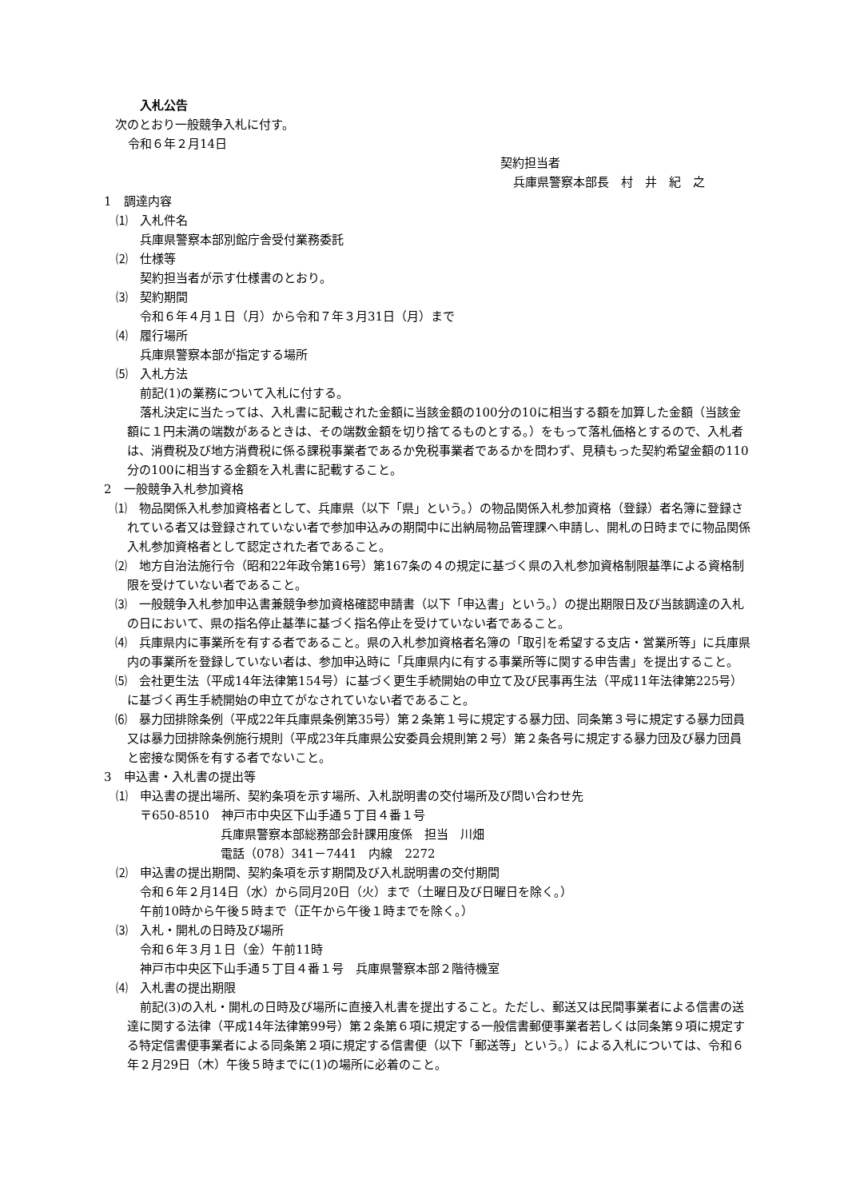入札公告
次のとおり一般競争入札に付す。
令和６年２月14日
契約担当者
兵庫県警察本部長　村　井　紀　之
1　調達内容
⑴　入札件名
兵庫県警察本部別館庁舎受付業務委託
⑵　仕様等
契約担当者が示す仕様書のとおり。
⑶　契約期間
令和６年４月１日（月）から令和７年３月31日（月）まで
⑷　履行場所
兵庫県警察本部が指定する場所
⑸　入札方法
前記(1)の業務について入札に付する。
落札決定に当たっては、入札書に記載された金額に当該金額の100分の10に相当する額を加算した金額（当該金額に１円未満の端数があるときは、その端数金額を切り捨てるものとする。）をもって落札価格とするので、入札者は、消費税及び地方消費税に係る課税事業者であるか免税事業者であるかを問わず、見積もった契約希望金額の110分の100に相当する金額を入札書に記載すること。
2　一般競争入札参加資格
⑴　物品関係入札参加資格者として、兵庫県（以下「県」という。）の物品関係入札参加資格（登録）者名簿に登録されている者又は登録されていない者で参加申込みの期間中に出納局物品管理課へ申請し、開札の日時までに物品関係入札参加資格者として認定された者であること。
⑵　地方自治法施行令（昭和22年政令第16号）第167条の４の規定に基づく県の入札参加資格制限基準による資格制限を受けていない者であること。
⑶　一般競争入札参加申込書兼競争参加資格確認申請書（以下「申込書」という。）の提出期限日及び当該調達の入札の日において、県の指名停止基準に基づく指名停止を受けていない者であること。
⑷　兵庫県内に事業所を有する者であること。県の入札参加資格者名簿の「取引を希望する支店・営業所等」に兵庫県内の事業所を登録していない者は、参加申込時に「兵庫県内に有する事業所等に関する申告書」を提出すること。
⑸　会社更生法（平成14年法律第154号）に基づく更生手続開始の申立て及び民事再生法（平成11年法律第225号）に基づく再生手続開始の申立てがなされていない者であること。
⑹　暴力団排除条例（平成22年兵庫県条例第35号）第２条第１号に規定する暴力団、同条第３号に規定する暴力団員又は暴力団排除条例施行規則（平成23年兵庫県公安委員会規則第２号）第２条各号に規定する暴力団及び暴力団員と密接な関係を有する者でないこと。
3　申込書・入札書の提出等
⑴　申込書の提出場所、契約条項を示す場所、入札説明書の交付場所及び問い合わせ先
〒650-8510　神戸市中央区下山手通５丁目４番１号
兵庫県警察本部総務部会計課用度係　担当　川畑
電話（078）341－7441　内線　2272
⑵　申込書の提出期間、契約条項を示す期間及び入札説明書の交付期間
令和６年２月14日（水）から同月20日（火）まで（土曜日及び日曜日を除く。）
午前10時から午後５時まで（正午から午後１時までを除く。）
⑶　入札・開札の日時及び場所
令和６年３月１日（金）午前11時
神戸市中央区下山手通５丁目４番１号　兵庫県警察本部２階待機室
⑷　入札書の提出期限
前記(3)の入札・開札の日時及び場所に直接入札書を提出すること。ただし、郵送又は民間事業者による信書の送達に関する法律（平成14年法律第99号）第２条第６項に規定する一般信書郵便事業者若しくは同条第９項に規定する特定信書便事業者による同条第２項に規定する信書便（以下「郵送等」という。）による入札については、令和６年２月29日（木）午後５時までに(1)の場所に必着のこと。